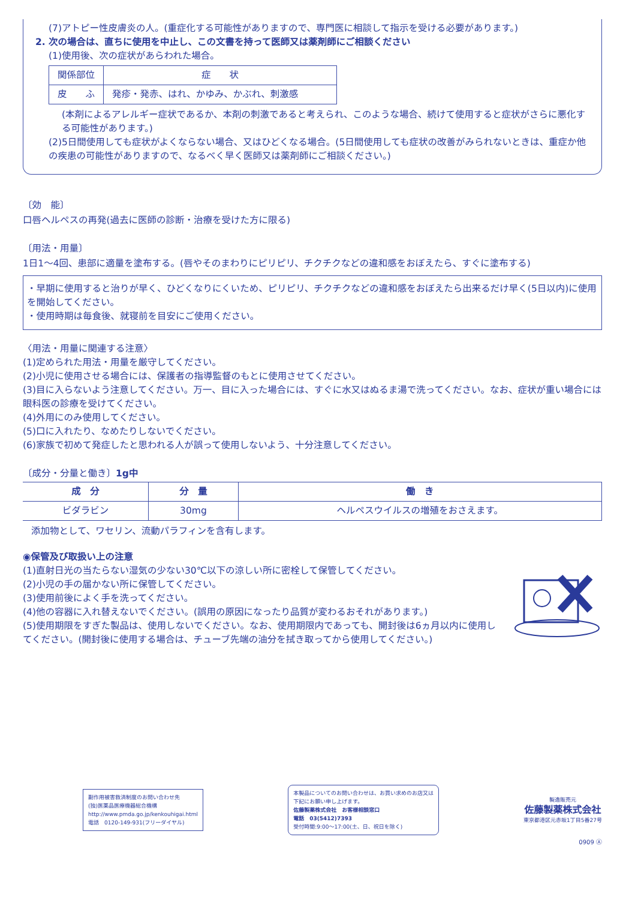(7)アトピー性皮膚炎の人。(重症化する可能性がありますので、専門医に相談して指示を受ける必要があります。)
2. 次の場合は、直ちに使用を中止し、この文書を持って医師又は薬剤師にご相談ください
(1)使用後、次の症状があらわれた場合。
| 関係部位 | 症 状 |
| --- | --- |
| 皮 ふ | 発疹・発赤、はれ、かゆみ、かぶれ、刺激感 |
(本剤によるアレルギー症状であるか、本剤の刺激であると考えられ、このような場合、続けて使用すると症状がさらに悪化する可能性があります。)
(2)5日間使用しても症状がよくならない場合、又はひどくなる場合。(5日間使用しても症状の改善がみられないときは、重症か他の疾患の可能性がありますので、なるべく早く医師又は薬剤師にご相談ください。)
〔効　能〕
口唇ヘルペスの再発(過去に医師の診断・治療を受けた方に限る)
〔用法・用量〕
1日1～4回、患部に適量を塗布する。(唇やそのまわりにピリピリ、チクチクなどの違和感をおぼえたら、すぐに塗布する)
・早期に使用すると治りが早く、ひどくなりにくいため、ピリピリ、チクチクなどの違和感をおぼえたら出来るだけ早く(5日以内)に使用を開始してください。
・使用時期は毎食後、就寝前を目安にご使用ください。
〈用法・用量に関連する注意〉
(1)定められた用法・用量を厳守してください。
(2)小児に使用させる場合には、保護者の指導監督のもとに使用させてください。
(3)目に入らないよう注意してください。万一、目に入った場合には、すぐに水又はぬるま湯で洗ってください。なお、症状が重い場合には眼科医の診療を受けてください。
(4)外用にのみ使用してください。
(5)口に入れたり、なめたりしないでください。
(6)家族で初めて発症したと思われる人が誤って使用しないよう、十分注意してください。
〔成分・分量と働き〕1g中
| 成 分 | 分 量 | 働 き |
| --- | --- | --- |
| ビダラビン | 30mg | ヘルペスウイルスの増殖をおさえます。 |
添加物として、ワセリン、流動パラフィンを含有します。
◉保管及び取扱い上の注意
(1)直射日光の当たらない湿気の少ない30℃以下の涼しい所に密栓して保管してください。
(2)小児の手の届かない所に保管してください。
(3)使用前後によく手を洗ってください。
(4)他の容器に入れ替えないでください。(誤用の原因になったり品質が変わるおそれがあります。)
(5)使用期限をすぎた製品は、使用しないでください。なお、使用期限内であっても、開封後は6ヵ月以内に使用してください。(開封後に使用する場合は、チューブ先端の油分を拭き取ってから使用してください。)
副作用被害救済制度のお問い合わせ先
(独)医薬品医療機器総合機構
http://www.pmda.go.jp/kenkouhigai.html
電話　0120-149-931(フリーダイヤル)
本製品についてのお問い合わせは、お買い求めのお店又は
下記にお願い申し上げます。
佐藤製薬株式会社　お客様相談窓口
電話　03(5412)7393
受付時間:9:00～17:00(土、日、祝日を除く)
製造販売元
佐藤製薬株式会社
東京都港区元赤坂1丁目5番27号
0909 Ⓐ